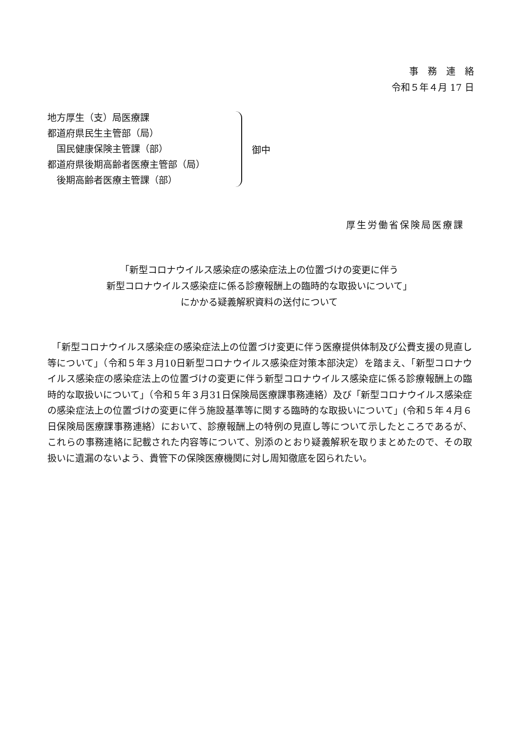事　務　連　絡
令和５年４月 17 日
地方厚生（支）局医療課
都道府県民生主管部（局）
　国民健康保険主管課（部）
都道府県後期高齢者医療主管部（局）
　後期高齢者医療主管課（部）
御中
厚生労働省保険局医療課
「新型コロナウイルス感染症の感染症法上の位置づけの変更に伴う
新型コロナウイルス感染症に係る診療報酬上の臨時的な取扱いについて」
にかかる疑義解釈資料の送付について
　「新型コロナウイルス感染症の感染症法上の位置づけ変更に伴う医療提供体制及び公費支援の見直し等について」（令和５年３月10日新型コロナウイルス感染症対策本部決定）を踏まえ、「新型コロナウイルス感染症の感染症法上の位置づけの変更に伴う新型コロナウイルス感染症に係る診療報酬上の臨時的な取扱いについて」（令和５年３月31日保険局医療課事務連絡）及び「新型コロナウイルス感染症の感染症法上の位置づけの変更に伴う施設基準等に関する臨時的な取扱いについて」(令和５年４月６日保険局医療課事務連絡）において、診療報酬上の特例の見直し等について示したところであるが、これらの事務連絡に記載された内容等について、別添のとおり疑義解釈を取りまとめたので、その取扱いに遺漏のないよう、貴管下の保険医療機関に対し周知徹底を図られたい。